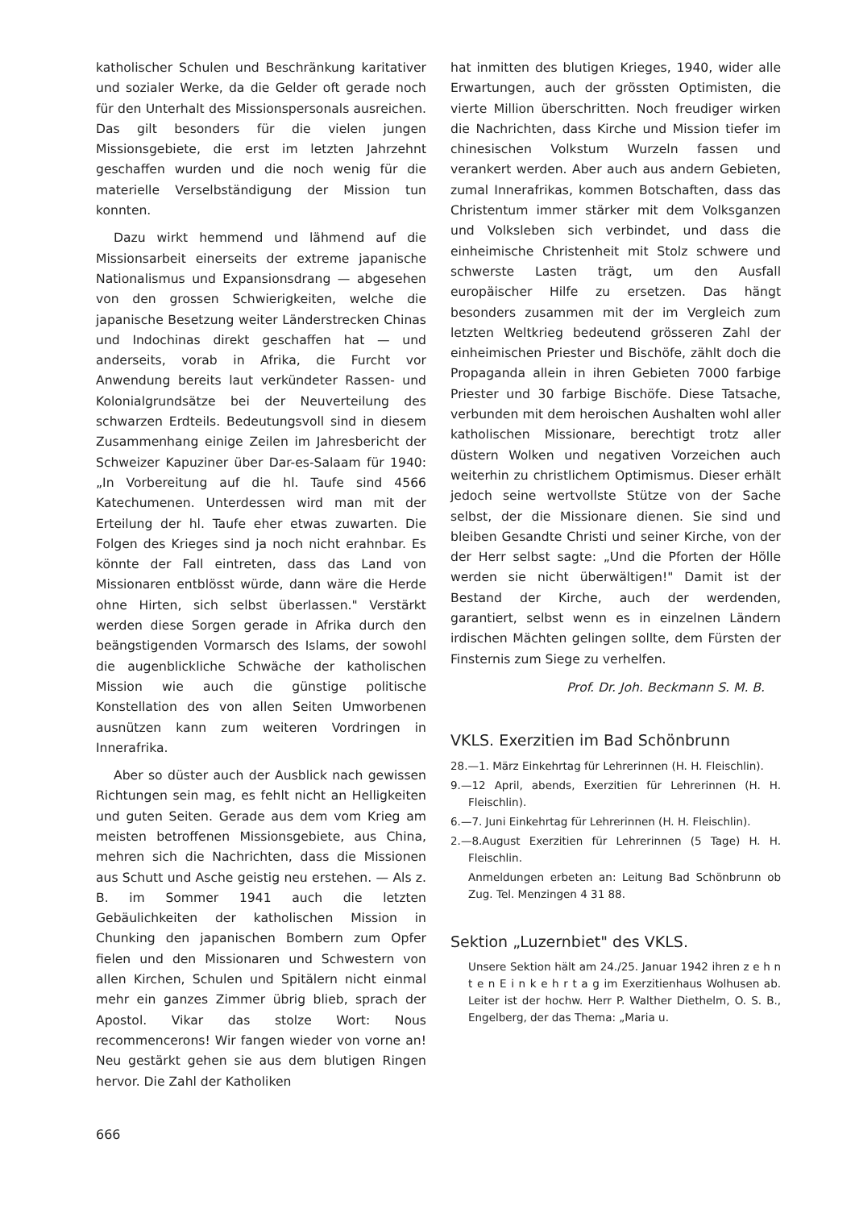katholischer Schulen und Beschränkung karitativer und sozialer Werke, da die Gelder oft gerade noch für den Unterhalt des Missionspersonals ausreichen. Das gilt besonders für die vielen jungen Missionsgebiete, die erst im letzten Jahrzehnt geschaffen wurden und die noch wenig für die materielle Verselbständigung der Mission tun konnten.
Dazu wirkt hemmend und lähmend auf die Missionsarbeit einerseits der extreme japanische Nationalismus und Expansionsdrang — abgesehen von den grossen Schwierigkeiten, welche die japanische Besetzung weiter Länderstrecken Chinas und Indochinas direkt geschaffen hat — und anderseits, vorab in Afrika, die Furcht vor Anwendung bereits laut verkündeter Rassen- und Kolonialgrundsätze bei der Neuverteilung des schwarzen Erdteils. Bedeutungsvoll sind in diesem Zusammenhang einige Zeilen im Jahresbericht der Schweizer Kapuziner über Dar-es-Salaam für 1940: „In Vorbereitung auf die hl. Taufe sind 4566 Katechumenen. Unterdessen wird man mit der Erteilung der hl. Taufe eher etwas zuwarten. Die Folgen des Krieges sind ja noch nicht erahnbar. Es könnte der Fall eintreten, dass das Land von Missionaren entblösst würde, dann wäre die Herde ohne Hirten, sich selbst überlassen." Verstärkt werden diese Sorgen gerade in Afrika durch den beängstigenden Vormarsch des Islams, der sowohl die augenblickliche Schwäche der katholischen Mission wie auch die günstige politische Konstellation des von allen Seiten Umworbenen ausnützen kann zum weiteren Vordringen in Innerafrika.
Aber so düster auch der Ausblick nach gewissen Richtungen sein mag, es fehlt nicht an Helligkeiten und guten Seiten. Gerade aus dem vom Krieg am meisten betroffenen Missionsgebiete, aus China, mehren sich die Nachrichten, dass die Missionen aus Schutt und Asche geistig neu erstehen. — Als z. B. im Sommer 1941 auch die letzten Gebäulichkeiten der katholischen Mission in Chunking den japanischen Bombern zum Opfer fielen und den Missionaren und Schwestern von allen Kirchen, Schulen und Spitälern nicht einmal mehr ein ganzes Zimmer übrig blieb, sprach der Apostol. Vikar das stolze Wort: Nous recommencerons! Wir fangen wieder von vorne an! Neu gestärkt gehen sie aus dem blutigen Ringen hervor. Die Zahl der Katholiken
hat inmitten des blutigen Krieges, 1940, wider alle Erwartungen, auch der grössten Optimisten, die vierte Million überschritten. Noch freudiger wirken die Nachrichten, dass Kirche und Mission tiefer im chinesischen Volkstum Wurzeln fassen und verankert werden. Aber auch aus andern Gebieten, zumal Innerafrikas, kommen Botschaften, dass das Christentum immer stärker mit dem Volksganzen und Volksleben sich verbindet, und dass die einheimische Christenheit mit Stolz schwere und schwerste Lasten trägt, um den Ausfall europäischer Hilfe zu ersetzen. Das hängt besonders zusammen mit der im Vergleich zum letzten Weltkrieg bedeutend grösseren Zahl der einheimischen Priester und Bischöfe, zählt doch die Propaganda allein in ihren Gebieten 7000 farbige Priester und 30 farbige Bischöfe. Diese Tatsache, verbunden mit dem heroischen Aushalten wohl aller katholischen Missionare, berechtigt trotz aller düstern Wolken und negativen Vorzeichen auch weiterhin zu christlichem Optimismus. Dieser erhält jedoch seine wertvollste Stütze von der Sache selbst, der die Missionare dienen. Sie sind und bleiben Gesandte Christi und seiner Kirche, von der der Herr selbst sagte: „Und die Pforten der Hölle werden sie nicht überwältigen!" Damit ist der Bestand der Kirche, auch der werdenden, garantiert, selbst wenn es in einzelnen Ländern irdischen Mächten gelingen sollte, dem Fürsten der Finsternis zum Siege zu verhelfen.
Prof. Dr. Joh. Beckmann S. M. B.
VKLS. Exerzitien im Bad Schönbrunn
28.—1. März Einkehrtag für Lehrerinnen (H. H. Fleischlin).
9.—12 April, abends, Exerzitien für Lehrerinnen (H. H. Fleischlin).
6.—7. Juni Einkehrtag für Lehrerinnen (H. H. Fleischlin).
2.—8.August Exerzitien für Lehrerinnen (5 Tage) H. H. Fleischlin.
Anmeldungen erbeten an: Leitung Bad Schönbrunn ob Zug. Tel. Menzingen 4 31 88.
Sektion „Luzernbiet" des VKLS.
Unsere Sektion hält am 24./25. Januar 1942 ihren z e h n t e n E i n k e h r t a g im Exerzitienhaus Wolhusen ab. Leiter ist der hochw. Herr P. Walther Diethelm, O. S. B., Engelberg, der das Thema: „Maria u.
666